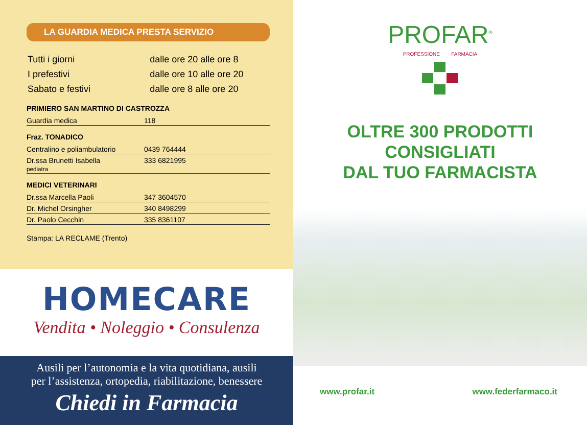LA GUARDIA MEDICA PRESTA SERVIZIO
| Tutti i giorni | dalle ore 20 alle ore 8 |
| I prefestivi | dalle ore 10 alle ore 20 |
| Sabato e festivi | dalle ore 8 alle ore 20 |
PRIMIERO SAN MARTINO DI CASTROZZA
| Guardia medica | 118 |
Fraz. TONADICO
| Centralino e poliambulatorio | 0439 764444 |
| Dr.ssa Brunetti Isabella pediatra | 333 6821995 |
MEDICI VETERINARI
| Dr.ssa Marcella Paoli | 347 3604570 |
| Dr. Michel Orsingher | 340 8498299 |
| Dr. Paolo Cecchin | 335 8361107 |
Stampa: LA RECLAME (Trento)
HOMECARE
Vendita • Noleggio • Consulenza
Ausili per l’autonomia e la vita quotidiana, ausili
per l’assistenza, ortopedia, riabilitazione, benessere
Chiedi in Farmacia
PROFAR<sup>®</sup>
PROFESSIONE FARMACIA
OLTRE 300 PRODOTTI
CONSIGLIATI
DAL TUO FARMACISTA
www.profar.it www.federfarmaco.it